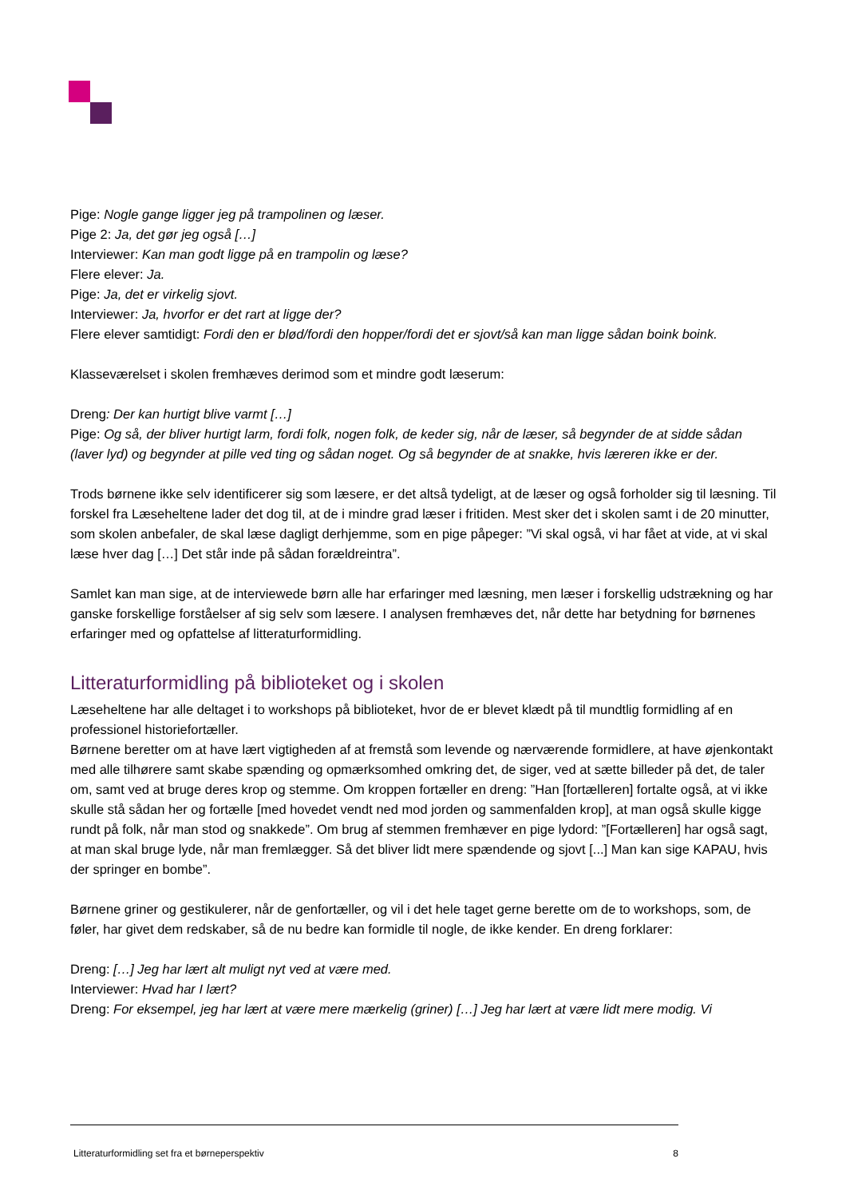Pige: Nogle gange ligger jeg på trampolinen og læser.
Pige 2: Ja, det gør jeg også […]
Interviewer: Kan man godt ligge på en trampolin og læse?
Flere elever: Ja.
Pige: Ja, det er virkelig sjovt.
Interviewer: Ja, hvorfor er det rart at ligge der?
Flere elever samtidigt: Fordi den er blød/fordi den hopper/fordi det er sjovt/så kan man ligge sådan boink boink.
Klasseværelset i skolen fremhæves derimod som et mindre godt læserum:
Dreng: Der kan hurtigt blive varmt […]
Pige: Og så, der bliver hurtigt larm, fordi folk, nogen folk, de keder sig, når de læser, så begynder de at sidde sådan (laver lyd) og begynder at pille ved ting og sådan noget. Og så begynder de at snakke, hvis læreren ikke er der.
Trods børnene ikke selv identificerer sig som læsere, er det altså tydeligt, at de læser og også forholder sig til læsning. Til forskel fra Læseheltene lader det dog til, at de i mindre grad læser i fritiden. Mest sker det i skolen samt i de 20 minutter, som skolen anbefaler, de skal læse dagligt derhjemme, som en pige påpeger: ”Vi skal også, vi har fået at vide, at vi skal læse hver dag […] Det står inde på sådan forældreintra”.
Samlet kan man sige, at de interviewede børn alle har erfaringer med læsning, men læser i forskellig udstrækning og har ganske forskellige forståelser af sig selv som læsere. I analysen fremhæves det, når dette har betydning for børnenes erfaringer med og opfattelse af litteraturformidling.
Litteraturformidling på biblioteket og i skolen
Læseheltene har alle deltaget i to workshops på biblioteket, hvor de er blevet klædt på til mundtlig formidling af en professionel historiefortæller.
Børnene beretter om at have lært vigtigheden af at fremstå som levende og nærværende formidlere, at have øjenkontakt med alle tilhørere samt skabe spænding og opmærksomhed omkring det, de siger, ved at sætte billeder på det, de taler om, samt ved at bruge deres krop og stemme. Om kroppen fortæller en dreng: ”Han [fortælleren] fortalte også, at vi ikke skulle stå sådan her og fortælle [med hovedet vendt ned mod jorden og sammenfalden krop], at man også skulle kigge rundt på folk, når man stod og snakkede”. Om brug af stemmen fremhæver en pige lydord: ”[Fortælleren] har også sagt, at man skal bruge lyde, når man fremlægger. Så det bliver lidt mere spændende og sjovt [...] Man kan sige KAPAU, hvis der springer en bombe”.
Børnene griner og gestikulerer, når de genfortæller, og vil i det hele taget gerne berette om de to workshops, som, de føler, har givet dem redskaber, så de nu bedre kan formidle til nogle, de ikke kender. En dreng forklarer:
Dreng: […] Jeg har lært alt muligt nyt ved at være med.
Interviewer: Hvad har I lært?
Dreng: For eksempel, jeg har lært at være mere mærkelig (griner) […] Jeg har lært at være lidt mere modig. Vi
Litteraturformidling set fra et børneperspektiv 8